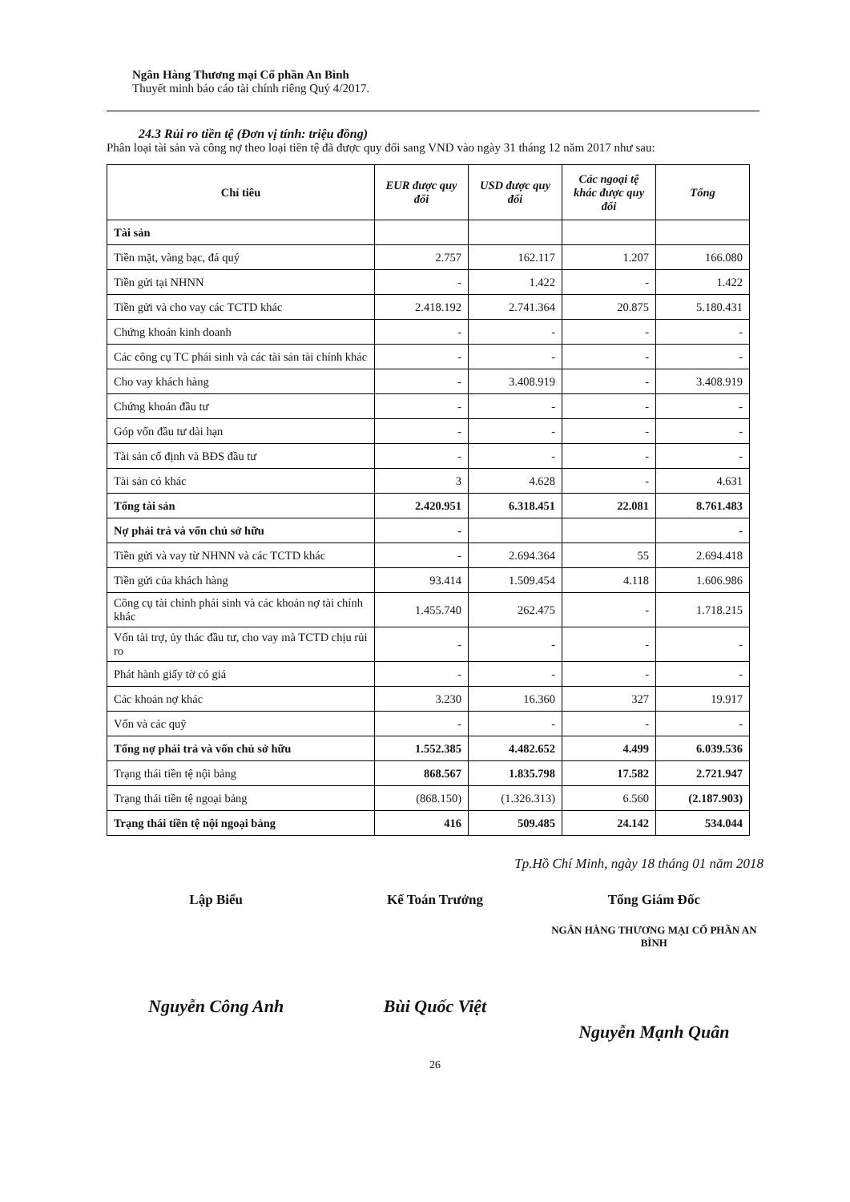Ngân Hàng Thương mại Cổ phần An Bình
Thuyết minh báo cáo tài chính riêng Quý 4/2017.
24.3 Rủi ro tiền tệ (Đơn vị tính: triệu đồng)
Phân loại tài sản và công nợ theo loại tiền tệ đã được quy đổi sang VND vào ngày 31 tháng 12 năm 2017 như sau:
| Chỉ tiêu | EUR được quy đổi | USD được quy đổi | Các ngoại tệ khác được quy đổi | Tổng |
| --- | --- | --- | --- | --- |
| Tài sản | | | | |
| Tiền mặt, vàng bạc, đá quý | 2.757 | 162.117 | 1.207 | 166.080 |
| Tiền gửi tại NHNN | - | 1.422 | - | 1.422 |
| Tiền gửi và cho vay các TCTD khác | 2.418.192 | 2.741.364 | 20.875 | 5.180.431 |
| Chứng khoán kinh doanh | - | - | - | - |
| Các công cụ TC phái sinh và các tài sản tài chính khác | - | - | - | - |
| Cho vay khách hàng | - | 3.408.919 | - | 3.408.919 |
| Chứng khoán đầu tư | - | - | - | - |
| Góp vốn đầu tư dài hạn | - | - | - | - |
| Tài sản cố định và BĐS đầu tư | - | - | - | - |
| Tài sản có khác | 3 | 4.628 | - | 4.631 |
| Tổng tài sản | 2.420.951 | 6.318.451 | 22.081 | 8.761.483 |
| Nợ phải trả và vốn chủ sở hữu | - | | | - |
| Tiền gửi và vay từ NHNN và các TCTD khác | - | 2.694.364 | 55 | 2.694.418 |
| Tiền gửi của khách hàng | 93.414 | 1.509.454 | 4.118 | 1.606.986 |
| Công cụ tài chính phái sinh và các khoản nợ tài chính khác | 1.455.740 | 262.475 | - | 1.718.215 |
| Vốn tài trợ, ủy thác đầu tư, cho vay mà TCTD chịu rủi ro | - | - | - | - |
| Phát hành giấy tờ có giá | - | - | - | - |
| Các khoản nợ khác | 3.230 | 16.360 | 327 | 19.917 |
| Vốn và các quỹ | - | - | - | - |
| Tổng nợ phải trả và vốn chủ sở hữu | 1.552.385 | 4.482.652 | 4.499 | 6.039.536 |
| Trạng thái tiền tệ nội bảng | 868.567 | 1.835.798 | 17.582 | 2.721.947 |
| Trạng thái tiền tệ ngoại bảng | (868.150) | (1.326.313) | 6.560 | (2.187.903) |
| Trạng thái tiền tệ nội ngoại bảng | 416 | 509.485 | 24.142 | 534.044 |
Tp.Hồ Chí Minh, ngày 18 tháng 01 năm 2018
Lập Biểu
Nguyễn Công Anh
Kế Toán Trưởng
Bùi Quốc Việt
Tổng Giám Đốc
NGÂN HÀNG THƯƠNG MẠI CỔ PHẦN AN BÌNH
Nguyễn Mạnh Quân
26